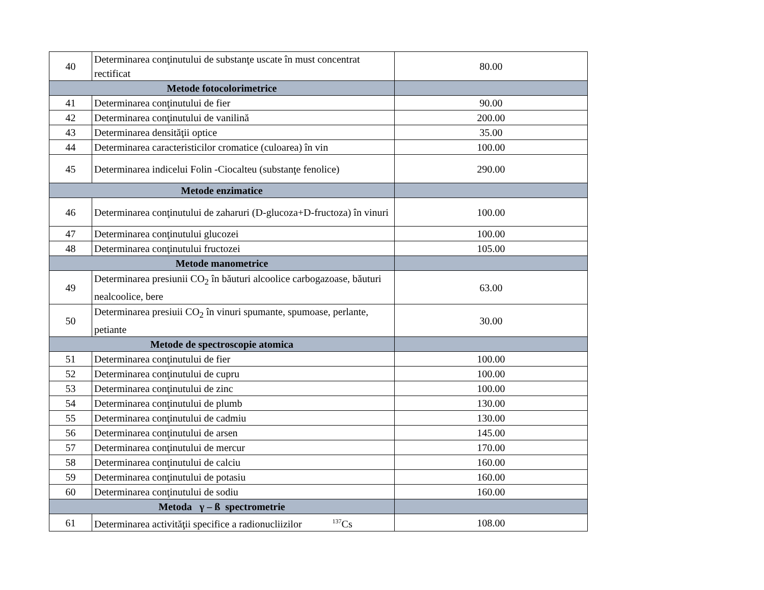| 40 | Determinarea conţinutului de substanţe uscate în must concentrat rectificat | 80.00 |
| Metode fotocolorimetrice | | |
| 41 | Determinarea conţinutului de fier | 90.00 |
| 42 | Determinarea conţinutului de vanilină | 200.00 |
| 43 | Determinarea densităţii optice | 35.00 |
| 44 | Determinarea caracteristicilor cromatice (culoarea) în vin | 100.00 |
| 45 | Determinarea indicelui Folin -Ciocalteu (substanţe fenolice) | 290.00 |
| Metode enzimatice | | |
| 46 | Determinarea conţinutului de zaharuri (D-glucoza+D-fructoza) în vinuri | 100.00 |
| 47 | Determinarea conţinutului glucozei | 100.00 |
| 48 | Determinarea conţinutului fructozei | 105.00 |
| Metode manometrice | | |
| 49 | Determinarea presiunii CO<sub>2</sub> în băuturi alcoolice carbogazoase, băuturi nealcoolice, bere | 63.00 |
| 50 | Determinarea presiuii CO<sub>2</sub> în vinuri spumante, spumoase, perlante, petiante | 30.00 |
| Metode de spectroscopie atomica | | |
| 51 | Determinarea conţinutului de fier | 100.00 |
| 52 | Determinarea conţinutului de cupru | 100.00 |
| 53 | Determinarea conţinutului de zinc | 100.00 |
| 54 | Determinarea conţinutului de plumb | 130.00 |
| 55 | Determinarea conţinutului de cadmiu | 130.00 |
| 56 | Determinarea conţinutului de arsen | 145.00 |
| 57 | Determinarea conţinutului de mercur | 170.00 |
| 58 | Determinarea conţinutului de calciu | 160.00 |
| 59 | Determinarea conţinutului de potasiu | 160.00 |
| 60 | Determinarea conţinutului de sodiu | 160.00 |
| Metoda γ – ß spectrometrie | | |
| 61 | Determinarea activităţii specifice a radionucliizilor <sup>137</sup>Cs | 108.00 |